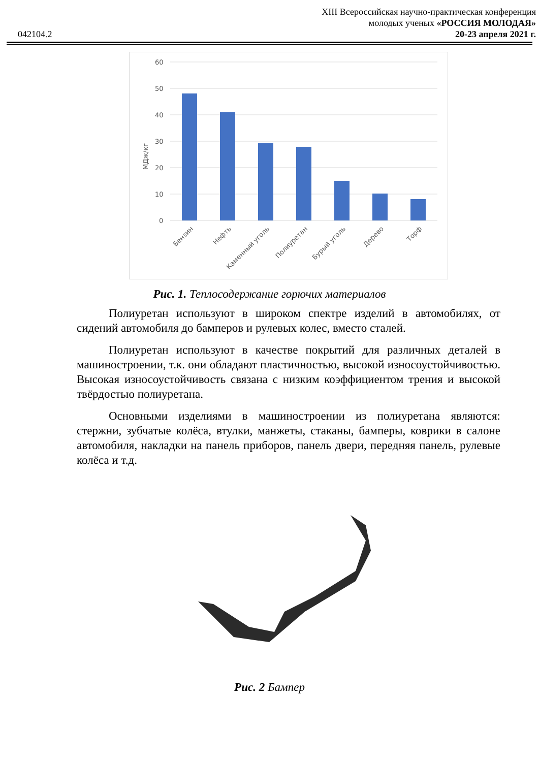042104.2
XIII Всероссийская научно-практическая конференция
молодых ученых «РОССИЯ МОЛОДАЯ»
20-23 апреля 2021 г.
60
50
40
30
20
10
0
МДж/кг
Бензин
Нефть
Каменный уголь
Полиуретан
Бурый уголь
Дерево
Торф
Рис. 1. Теплосодержание горючих материалов
Полиуретан используют в широком спектре изделий в автомобилях, от сидений автомобиля до бамперов и рулевых колес, вместо сталей.
Полиуретан используют в качестве покрытий для различных деталей в машиностроении, т.к. они обладают пластичностью, высокой износоустойчивостью. Высокая износоустойчивость связана с низким коэффициентом трения и высокой твёрдостью полиуретана.
Основными изделиями в машиностроении из полиуретана являются: стержни, зубчатые колёса, втулки, манжеты, стаканы, бамперы, коврики в салоне автомобиля, накладки на панель приборов, панель двери, передняя панель, рулевые колёса и т.д.
Рис. 2 Бампер